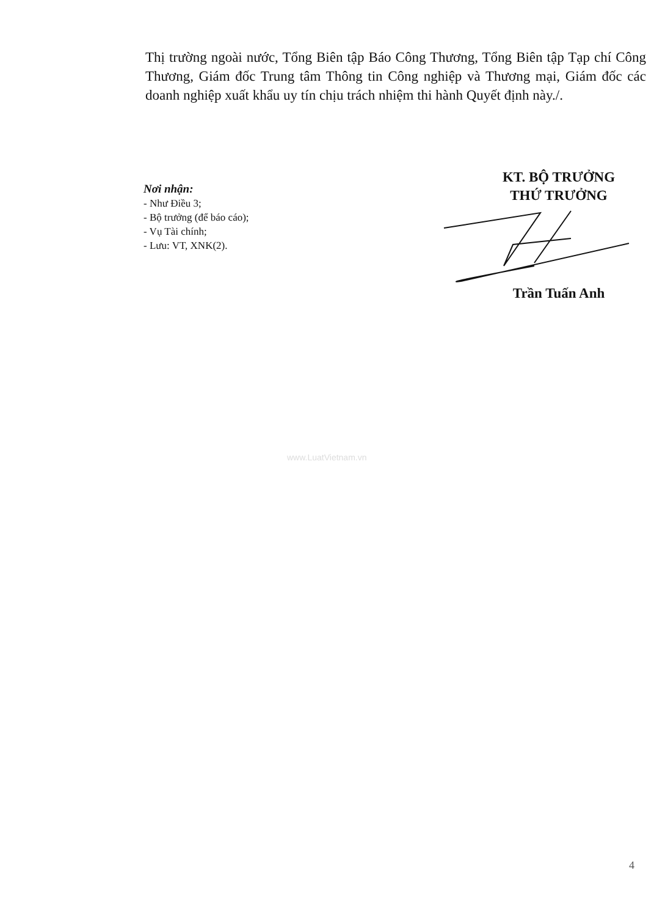Thị trường ngoài nước, Tổng Biên tập Báo Công Thương, Tổng Biên tập Tạp chí Công Thương, Giám đốc Trung tâm Thông tin Công nghiệp và Thương mại, Giám đốc các doanh nghiệp xuất khẩu uy tín chịu trách nhiệm thi hành Quyết định này./.
Nơi nhận:
- Như Điều 3;
- Bộ trưởng (để báo cáo);
- Vụ Tài chính;
- Lưu: VT, XNK(2).
KT. BỘ TRƯỞNG
THỨ TRƯỞNG
Trần Tuấn Anh
www.LuatVietnam.vn
4